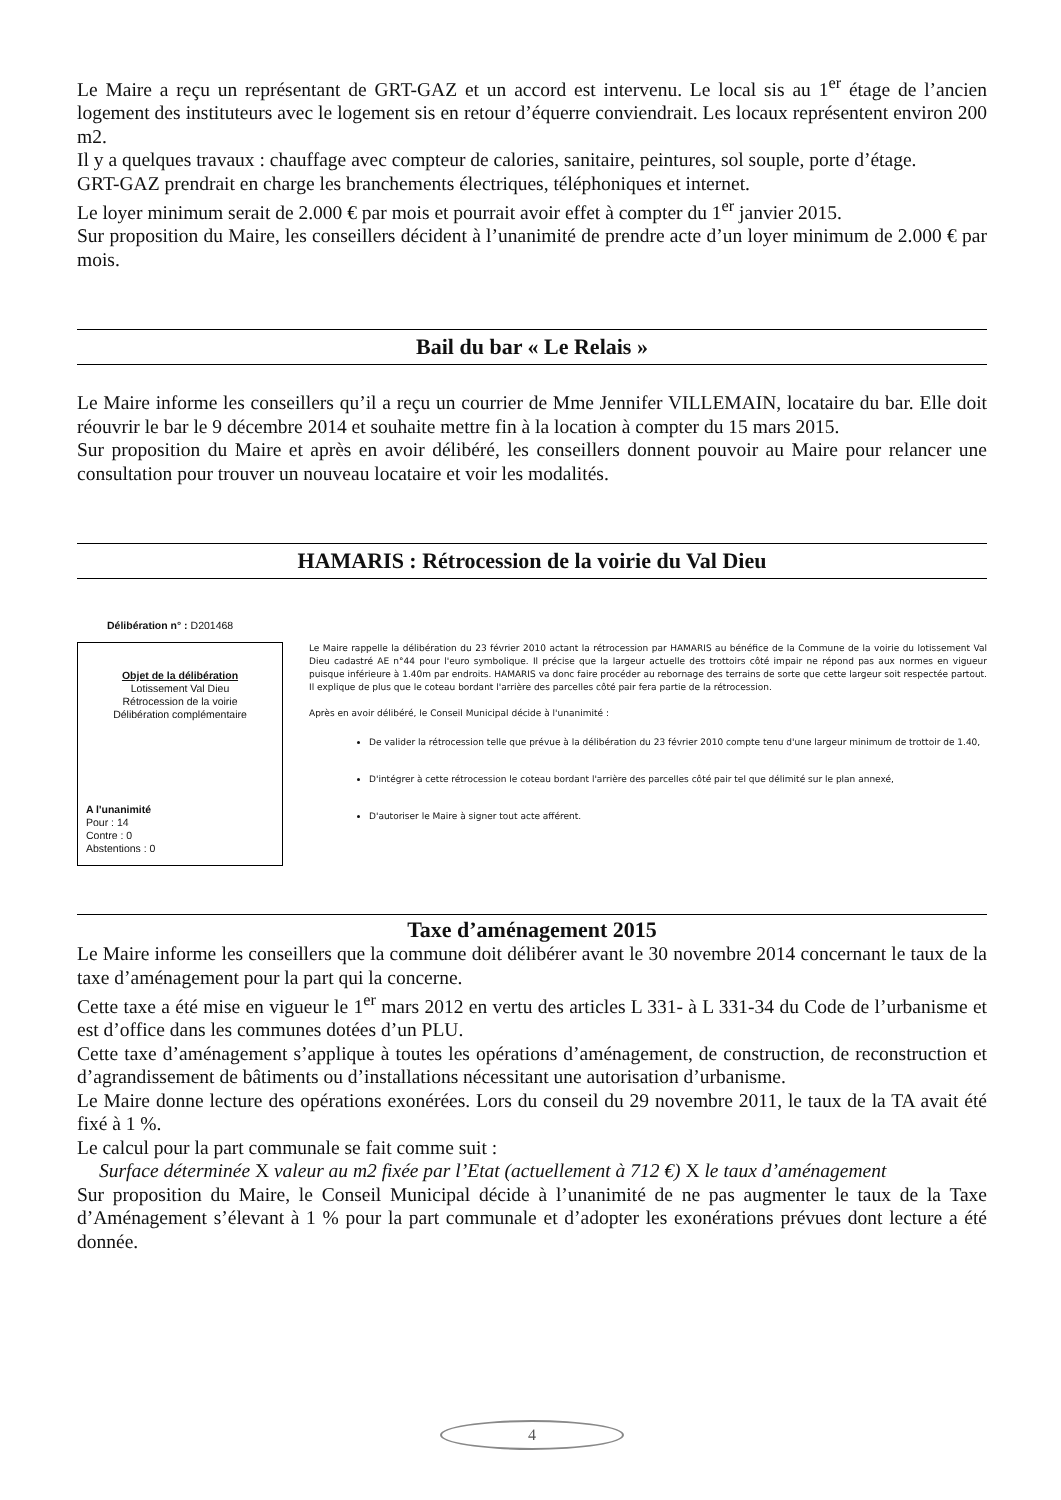Le Maire a reçu un représentant de GRT-GAZ et un accord est intervenu. Le local sis au 1<sup>er</sup> étage de l’ancien logement des instituteurs avec le logement sis en retour d’équerre conviendrait. Les locaux représentent environ 200 m2.
Il y a quelques travaux : chauffage avec compteur de calories, sanitaire, peintures, sol souple, porte d’étage.
GRT-GAZ prendrait en charge les branchements électriques, téléphoniques et internet.
Le loyer minimum serait de 2.000 € par mois et pourrait avoir effet à compter du 1<sup>er</sup> janvier 2015.
Sur proposition du Maire, les conseillers décident à l’unanimité de prendre acte d’un loyer minimum de 2.000 € par mois.
Bail du bar « Le Relais »
Le Maire informe les conseillers qu’il a reçu un courrier de Mme Jennifer VILLEMAIN, locataire du bar. Elle doit réouvrir le bar le 9 décembre 2014 et souhaite mettre fin à la location à compter du 15 mars 2015.
Sur proposition du Maire et après en avoir délibéré, les conseillers donnent pouvoir au Maire pour relancer une consultation pour trouver un nouveau locataire et voir les modalités.
HAMARIS : Rétrocession de la voirie du Val Dieu
Délibération n° : D201468
Objet de la délibération
Lotissement Val Dieu
Rétrocession de la voirie
Délibération complémentaire
A l'unanimité
Pour : 14
Contre : 0
Abstentions : 0
Le Maire rappelle la délibération du 23 février 2010 actant la rétrocession par HAMARIS au bénéfice de la Commune de la voirie du lotissement Val Dieu cadastré AE n°44 pour l'euro symbolique. Il précise que la largeur actuelle des trottoirs côté impair ne répond pas aux normes en vigueur puisque inférieure à 1.40m par endroits. HAMARIS va donc faire procéder au rebornage des terrains de sorte que cette largeur soit respectée partout. Il explique de plus que le coteau bordant l'arrière des parcelles côté pair fera partie de la rétrocession.
Après en avoir délibéré, le Conseil Municipal décide à l'unanimité :
De valider la rétrocession telle que prévue à la délibération du 23 février 2010 compte tenu d'une largeur minimum de trottoir de 1.40,
D'intégrer à cette rétrocession le coteau bordant l'arrière des parcelles côté pair tel que délimité sur le plan annexé,
D'autoriser le Maire à signer tout acte afférent.
Taxe d’aménagement 2015
Le Maire informe les conseillers que la commune doit délibérer avant le 30 novembre 2014 concernant le taux de la taxe d’aménagement pour la part qui la concerne.
Cette taxe a été mise en vigueur le 1<sup>er</sup> mars 2012 en vertu des articles L 331- à L 331-34 du Code de l’urbanisme et est d’office dans les communes dotées d’un PLU.
Cette taxe d’aménagement s’applique à toutes les opérations d’aménagement, de construction, de reconstruction et d’agrandissement de bâtiments ou d’installations nécessitant une autorisation d’urbanisme.
Le Maire donne lecture des opérations exonérées. Lors du conseil du 29 novembre 2011, le taux de la TA avait été fixé à 1 %.
Le calcul pour la part communale se fait comme suit :
Surface déterminée X valeur au m2 fixée par l’Etat (actuellement à 712 €) X le taux d’aménagement
Sur proposition du Maire, le Conseil Municipal décide à l’unanimité de ne pas augmenter le taux de la Taxe d’Aménagement s’élevant à 1 % pour la part communale et d’adopter les exonérations prévues dont lecture a été donnée.
4